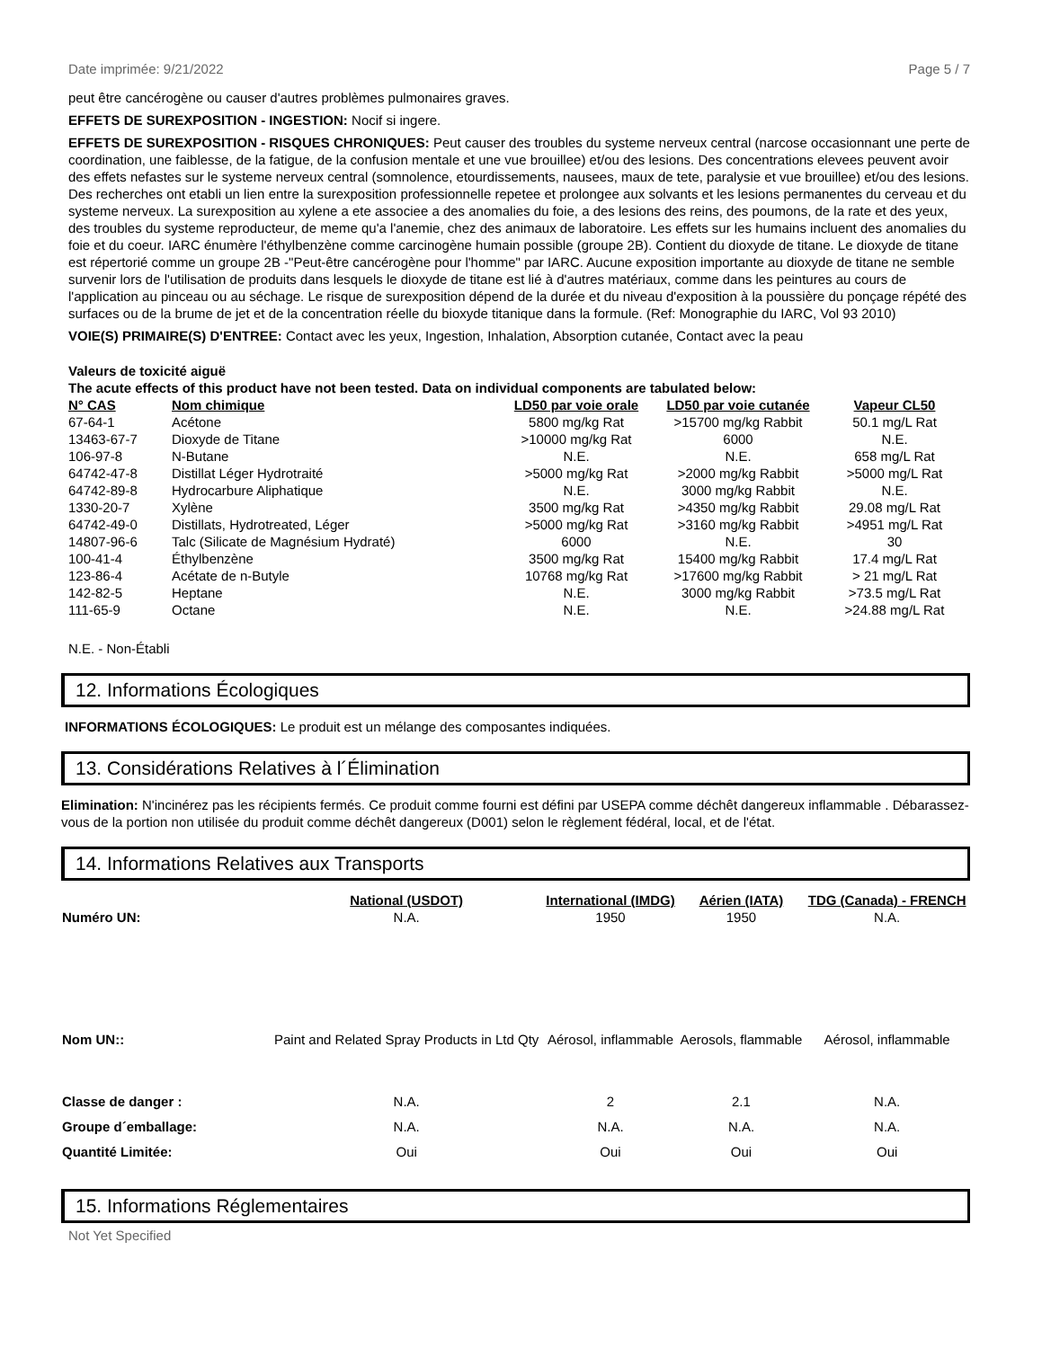Date imprimée: 9/21/2022 Page 5 / 7
peut être cancérogène ou causer d'autres problèmes pulmonaires graves.
EFFETS DE SUREXPOSITION - INGESTION: Nocif si ingere.
EFFETS DE SUREXPOSITION - RISQUES CHRONIQUES: Peut causer des troubles du systeme nerveux central (narcose occasionnant une perte de coordination, une faiblesse, de la fatigue, de la confusion mentale et une vue brouillee) et/ou des lesions. Des concentrations elevees peuvent avoir des effets nefastes sur le systeme nerveux central (somnolence, etourdissements, nausees, maux de tete, paralysie et vue brouillee) et/ou des lesions. Des recherches ont etabli un lien entre la surexposition professionnelle repetee et prolongee aux solvants et les lesions permanentes du cerveau et du systeme nerveux. La surexposition au xylene a ete associee a des anomalies du foie, a des lesions des reins, des poumons, de la rate et des yeux, des troubles du systeme reproducteur, de meme qu'a l'anemie, chez des animaux de laboratoire. Les effets sur les humains incluent des anomalies du foie et du coeur. IARC énumère l'éthylbenzène comme carcinogène humain possible (groupe 2B). Contient du dioxyde de titane. Le dioxyde de titane est répertorié comme un groupe 2B -"Peut-être cancérogène pour l'homme" par IARC. Aucune exposition importante au dioxyde de titane ne semble survenir lors de l'utilisation de produits dans lesquels le dioxyde de titane est lié à d'autres matériaux, comme dans les peintures au cours de l'application au pinceau ou au séchage. Le risque de surexposition dépend de la durée et du niveau d'exposition à la poussière du ponçage répété des surfaces ou de la brume de jet et de la concentration réelle du bioxyde titanique dans la formule. (Ref: Monographie du IARC, Vol 93 2010)
VOIE(S) PRIMAIRE(S) D'ENTREE: Contact avec les yeux, Ingestion, Inhalation, Absorption cutanée, Contact avec la peau
Valeurs de toxicité aiguë
The acute effects of this product have not been tested. Data on individual components are tabulated below:
| N° CAS | Nom chimique | LD50 par voie orale | LD50 par voie cutanée | Vapeur CL50 |
| --- | --- | --- | --- | --- |
| 67-64-1 | Acétone | 5800 mg/kg Rat | >15700 mg/kg Rabbit | 50.1 mg/L Rat |
| 13463-67-7 | Dioxyde de Titane | >10000 mg/kg Rat | 6000 | N.E. |
| 106-97-8 | N-Butane | N.E. | N.E. | 658 mg/L Rat |
| 64742-47-8 | Distillat Léger Hydrotraité | >5000 mg/kg Rat | >2000 mg/kg Rabbit | >5000 mg/L Rat |
| 64742-89-8 | Hydrocarbure Aliphatique | N.E. | 3000 mg/kg Rabbit | N.E. |
| 1330-20-7 | Xylène | 3500 mg/kg Rat | >4350 mg/kg Rabbit | 29.08 mg/L Rat |
| 64742-49-0 | Distillats, Hydrotreated, Léger | >5000 mg/kg Rat | >3160 mg/kg Rabbit | >4951 mg/L Rat |
| 14807-96-6 | Talc (Silicate de Magnésium Hydraté) | 6000 | N.E. | 30 |
| 100-41-4 | Éthylbenzène | 3500 mg/kg Rat | 15400 mg/kg Rabbit | 17.4 mg/L Rat |
| 123-86-4 | Acétate de n-Butyle | 10768 mg/kg Rat | >17600 mg/kg Rabbit | > 21 mg/L Rat |
| 142-82-5 | Heptane | N.E. | 3000 mg/kg Rabbit | >73.5 mg/L Rat |
| 111-65-9 | Octane | N.E. | N.E. | >24.88 mg/L Rat |
N.E. - Non-Établi
12. Informations Écologiques
INFORMATIONS ÉCOLOGIQUES: Le produit est un mélange des composantes indiquées.
13. Considérations Relatives à l´Élimination
Elimination: N'incinérez pas les récipients fermés. Ce produit comme fourni est défini par USEPA comme déchêt dangereux inflammable . Débarassez-vous de la portion non utilisée du produit comme déchêt dangereux (D001) selon le règlement fédéral, local, et de l'état.
14. Informations Relatives aux Transports
| | National (USDOT) | International (IMDG) | Aérien (IATA) | TDG (Canada) - FRENCH |
| --- | --- | --- | --- | --- |
| Numéro UN: | N.A. | 1950 | 1950 | N.A. |
| Nom UN:: | Paint and Related Spray Products in Ltd Qty | Aérosol, inflammable | Aerosols, flammable | Aérosol, inflammable |
| Classe de danger : | N.A. | 2 | 2.1 | N.A. |
| Groupe d´emballage: | N.A. | N.A. | N.A. | N.A. |
| Quantité Limitée: | Oui | Oui | Oui | Oui |
15. Informations Réglementaires
Not Yet Specified